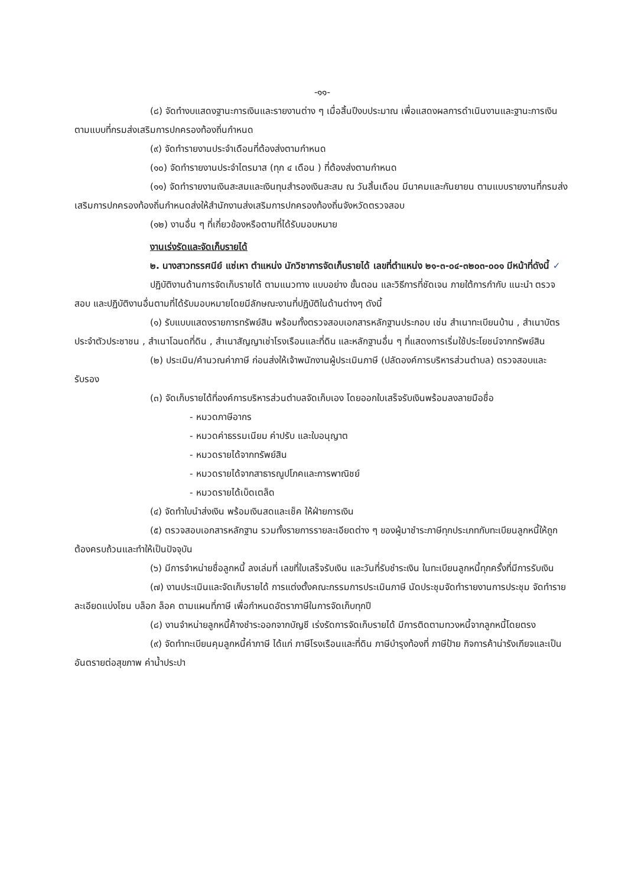-๑๑-
(๘) จัดทำงบแสดงฐานะการเงินและรายงานต่าง ๆ เมื่อสิ้นปีงบประมาณ เพื่อแสดงผลการดำเนินงานและฐานะการเงินตามแบบที่กรมส่งเสริมการปกครองท้องถิ่นกำหนด
(๙) จัดทำรายงานประจำเดือนที่ต้องส่งตามกำหนด
(๑๐) จัดทำรายงานประจำไตรมาส (ทุก ๔ เดือน ) ที่ต้องส่งตามกำหนด
(๑๑) จัดทำรายงานเงินสะสมและเงินทุนสำรองเงินสะสม ณ วันสิ้นเดือน มีนาคมและกันยายน ตามแบบรายงานที่กรมส่งเสริมการปกครองท้องถิ่นกำหนดส่งให้สำนักงานส่งเสริมการปกครองท้องถิ่นจังหวัดตรวจสอบ
(๑๒) งานอื่น ๆ ที่เกี่ยวข้องหรือตามที่ได้รับมอบหมาย
งานเร่งรัดและจัดเก็บรายได้
๒. นางสาวทรรศนีย์ แซ่เหา ตำแหน่ง นักวิชาการจัดเก็บรายได้ เลขที่ตำแหน่ง ๒๑-๓-๐๔-๓๒๐๓-๐๐๑ มีหน้าที่ดังนี้ ✓
ปฏิบัติงานด้านการจัดเก็บรายได้ ตามแนวทาง แบบอย่าง ขั้นตอน และวิธีการที่ชัดเจน ภายใต้การกำกับ แนะนำ ตรวจสอบ และปฏิบัติงานอื่นตามที่ได้รับมอบหมายโดยมีลักษณะงานที่ปฏิบัติในด้านต่างๆ ดังนี้
(๑) รับแบบแสดงรายการทรัพย์สิน พร้อมทั้งตรวจสอบเอกสารหลักฐานประกอบ เช่น สำเนาทะเบียนบ้าน , สำเนาบัตรประจำตัวประชาชน , สำเนาโฉนดที่ดิน , สำเนาสัญญาเช่าโรงเรือนและที่ดิน และหลักฐานอื่น ๆ ที่แสดงการเริ่มใช้ประโยชน์จากทรัพย์สิน
(๒) ประเมิน/คำนวณค่าภาษี ก่อนส่งให้เจ้าพนักงานผู้ประเมินภาษี (ปลัดองค์การบริหารส่วนตำบล) ตรวจสอบและรับรอง
(๓) จัดเก็บรายได้ที่องค์การบริหารส่วนตำบลจัดเก็บเอง โดยออกใบเสร็จรับเงินพร้อมลงลายมือชื่อ
- หมวดภาษีอากร
- หมวดค่าธรรมเนียม ค่าปรับ และใบอนุญาต
- หมวดรายได้จากทรัพย์สิน
- หมวดรายได้จากสาธารณูปโภคและการพาณิชย์
- หมวดรายได้เบ็ดเตล็ด
(๔) จัดทำใบนำส่งเงิน พร้อมเงินสดและเช็ค ให้ฝ่ายการเงิน
(๕) ตรวจสอบเอกสารหลักฐาน รวมทั้งรายการรายละเอียดต่าง ๆ ของผู้มาชำระภาษีทุกประเภทกับทะเบียนลูกหนี้ให้ถูกต้องครบถ้วนและทำให้เป็นปัจจุบัน
(๖) มีการจำหน่ายชื่อลูกหนี้ ลงเล่มที่ เลขที่ใบเสร็จรับเงิน และวันที่รับชำระเงิน ในทะเบียนลูกหนี้ทุกครั้งที่มีการรับเงิน
(๗) งานประเมินและจัดเก็บรายได้ การแต่งตั้งคณะกรรมการประเมินภาษี นัดประชุมจัดทำรายงานการประชุม จัดทำรายละเอียดแบ่งโซน บล็อก ล็อค ตามแผนที่ภาษี เพื่อกำหนดอัตราภาษีในการจัดเก็บทุกปี
(๘) งานจำหน่ายลูกหนี้ค้างชำระออกจากบัญชี เร่งรัดการจัดเก็บรายได้ มีการติดตามทวงหนี้จากลูกหนี้โดยตรง
(๙) จัดทำทะเบียนคุมลูกหนี้ค่าภาษี ได้แก่ ภาษีโรงเรือนและที่ดิน ภาษีบำรุงท้องที่ ภาษีป้าย กิจการค้าน่ารังเกียจและเป็นอันตรายต่อสุขภาพ ค่าน้ำประปา